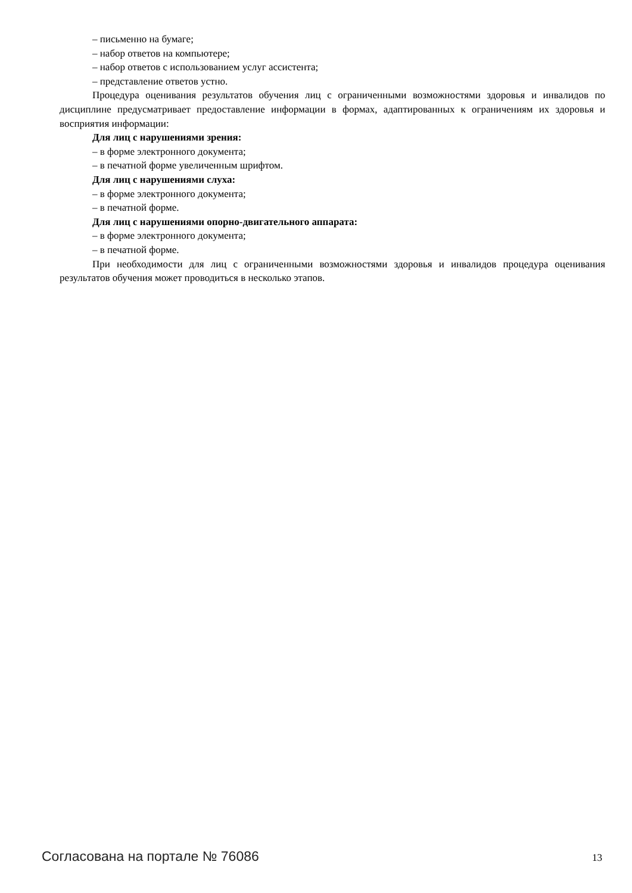– письменно на бумаге;
– набор ответов на компьютере;
– набор ответов с использованием услуг ассистента;
– представление ответов устно.
Процедура оценивания результатов обучения лиц с ограниченными возможностями здоровья и инвалидов по дисциплине предусматривает предоставление информации в формах, адаптированных к ограничениям их здоровья и восприятия информации:
Для лиц с нарушениями зрения:
– в форме электронного документа;
– в печатной форме увеличенным шрифтом.
Для лиц с нарушениями слуха:
– в форме электронного документа;
– в печатной форме.
Для лиц с нарушениями опорно-двигательного аппарата:
– в форме электронного документа;
– в печатной форме.
При необходимости для лиц с ограниченными возможностями здоровья и инвалидов процедура оценивания результатов обучения может проводиться в несколько этапов.
Согласована на портале № 76086 13